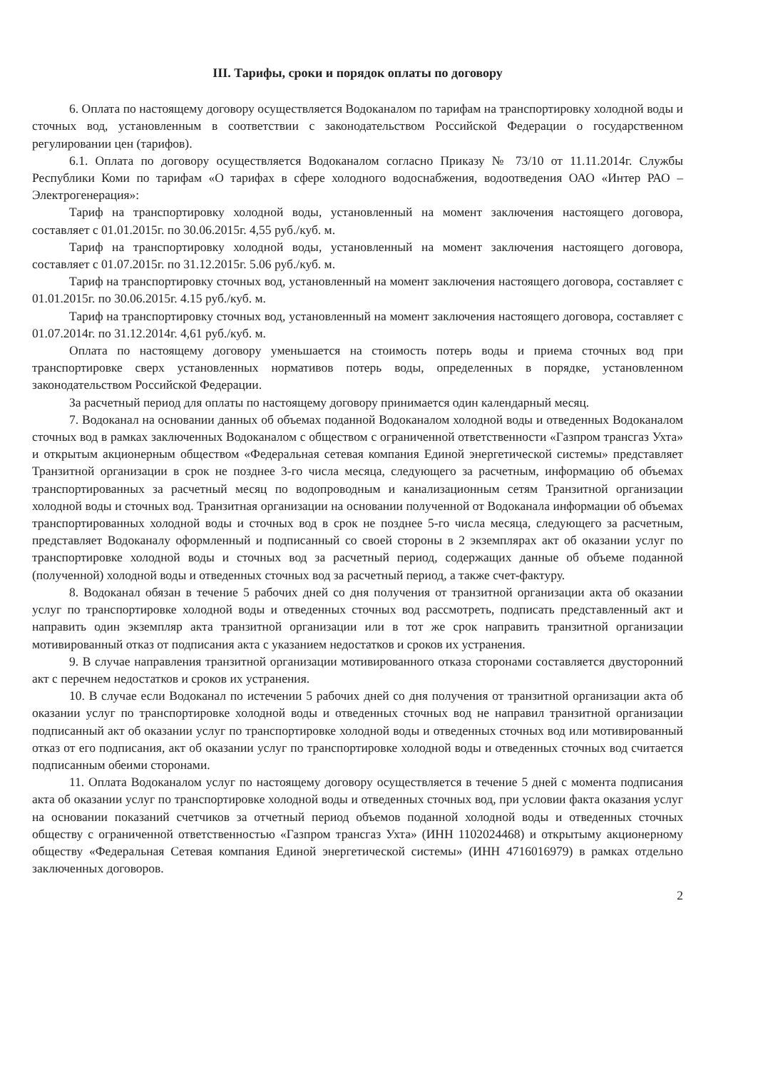III. Тарифы, сроки и порядок оплаты по договору
6. Оплата по настоящему договору осуществляется Водоканалом по тарифам на транспортировку холодной воды и сточных вод, установленным в соответствии с законодательством Российской Федерации о государственном регулировании цен (тарифов).
6.1. Оплата по договору осуществляется Водоканалом согласно Приказу № 73/10 от 11.11.2014г. Службы Республики Коми по тарифам «О тарифах в сфере холодного водоснабжения, водоотведения ОАО «Интер РАО – Электрогенерация»:
Тариф на транспортировку холодной воды, установленный на момент заключения настоящего договора, составляет с 01.01.2015г. по 30.06.2015г. 4,55 руб./куб. м.
Тариф на транспортировку холодной воды, установленный на момент заключения настоящего договора, составляет с 01.07.2015г. по 31.12.2015г. 5.06 руб./куб. м.
Тариф на транспортировку сточных вод, установленный на момент заключения настоящего договора, составляет с 01.01.2015г. по 30.06.2015г. 4.15 руб./куб. м.
Тариф на транспортировку сточных вод, установленный на момент заключения настоящего договора, составляет с 01.07.2014г. по 31.12.2014г. 4,61 руб./куб. м.
Оплата по настоящему договору уменьшается на стоимость потерь воды и приема сточных вод при транспортировке сверх установленных нормативов потерь воды, определенных в порядке, установленном законодательством Российской Федерации.
За расчетный период для оплаты по настоящему договору принимается один календарный месяц.
7. Водоканал на основании данных об объемах поданной Водоканалом холодной воды и отведенных Водоканалом сточных вод в рамках заключенных Водоканалом с обществом с ограниченной ответственности «Газпром трансгаз Ухта» и открытым акционерным обществом «Федеральная сетевая компания Единой энергетической системы» представляет Транзитной организации в срок не позднее 3-го числа месяца, следующего за расчетным, информацию об объемах транспортированных за расчетный месяц по водопроводным и канализационным сетям Транзитной организации холодной воды и сточных вод. Транзитная организации на основании полученной от Водоканала информации об объемах транспортированных холодной воды и сточных вод в срок не позднее 5-го числа месяца, следующего за расчетным, представляет Водоканалу оформленный и подписанный со своей стороны в 2 экземплярах акт об оказании услуг по транспортировке холодной воды и сточных вод за расчетный период, содержащих данные об объеме поданной (полученной) холодной воды и отведенных сточных вод за расчетный период, а также счет-фактуру.
8. Водоканал обязан в течение 5 рабочих дней со дня получения от транзитной организации акта об оказании услуг по транспортировке холодной воды и отведенных сточных вод рассмотреть, подписать представленный акт и направить один экземпляр акта транзитной организации или в тот же срок направить транзитной организации мотивированный отказ от подписания акта с указанием недостатков и сроков их устранения.
9. В случае направления транзитной организации мотивированного отказа сторонами составляется двусторонний акт с перечнем недостатков и сроков их устранения.
10. В случае если Водоканал по истечении 5 рабочих дней со дня получения от транзитной организации акта об оказании услуг по транспортировке холодной воды и отведенных сточных вод не направил транзитной организации подписанный акт об оказании услуг по транспортировке холодной воды и отведенных сточных вод или мотивированный отказ от его подписания, акт об оказании услуг по транспортировке холодной воды и отведенных сточных вод считается подписанным обеими сторонами.
11. Оплата Водоканалом услуг по настоящему договору осуществляется в течение 5 дней с момента подписания акта об оказании услуг по транспортировке холодной воды и отведенных сточных вод, при условии факта оказания услуг на основании показаний счетчиков за отчетный период объемов поданной холодной воды и отведенных сточных обществу с ограниченной ответственностью «Газпром трансгаз Ухта» (ИНН 1102024468) и открытыму акционерному обществу «Федеральная Сетевая компания Единой энергетической системы» (ИНН 4716016979) в рамках отдельно заключенных договоров.
2